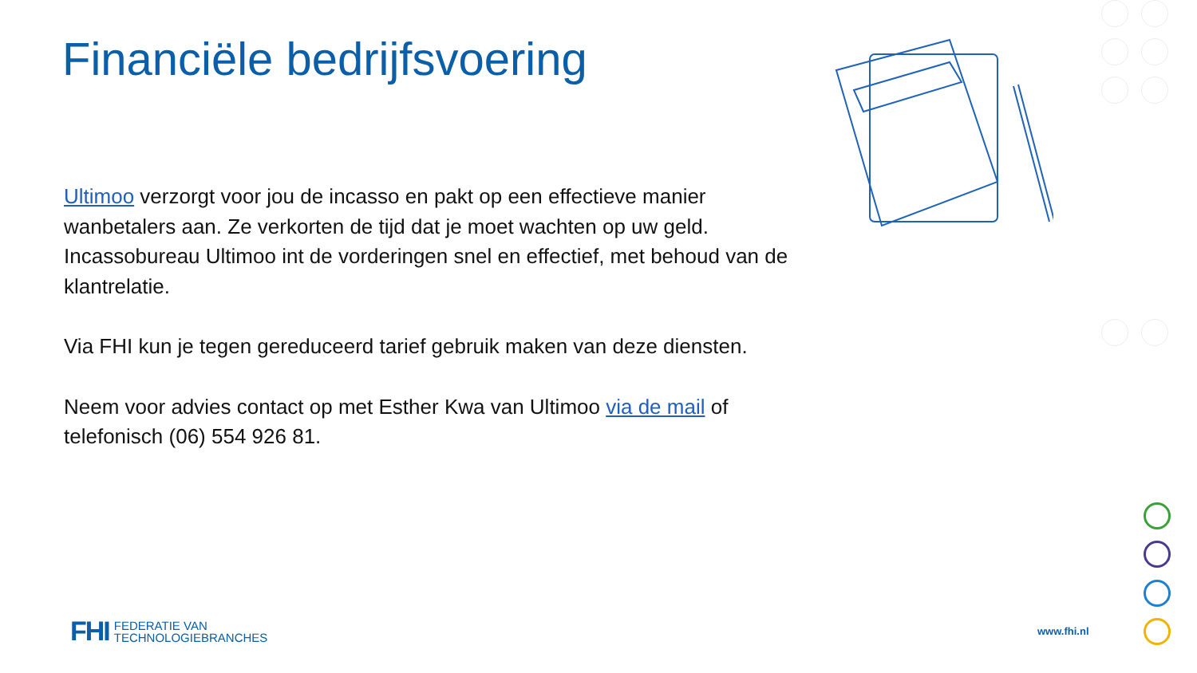Financiële bedrijfsvoering
Ultimoo verzorgt voor jou de incasso en pakt op een effectieve manier wanbetalers aan. Ze verkorten de tijd dat je moet wachten op uw geld. Incassobureau Ultimoo int de vorderingen snel en effectief, met behoud van de klantrelatie.
Via FHI kun je tegen gereduceerd tarief gebruik maken van deze diensten.
Neem voor advies contact op met Esther Kwa van Ultimoo via de mail of telefonisch (06) 554 926 81.
FHI FEDERATIE VAN
TECHNOLOGIEBRANCHES
www.fhi.nl